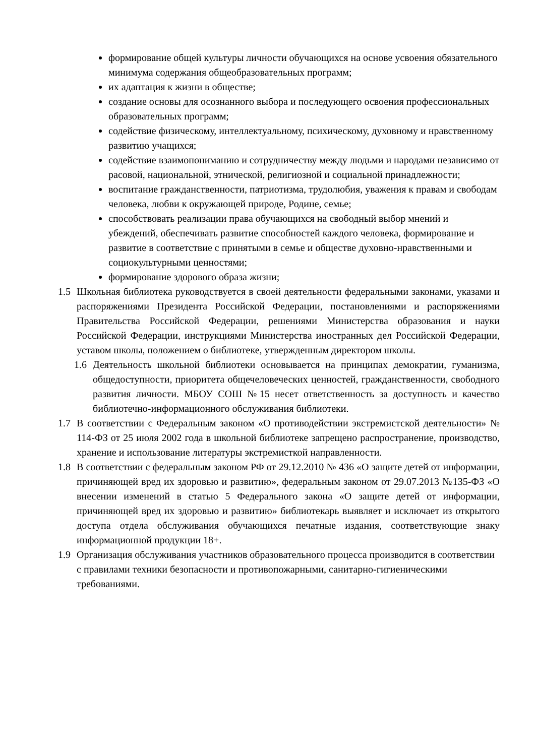формирование общей культуры личности обучающихся на основе усвоения обязательного минимума содержания общеобразовательных программ;
их адаптация к жизни в обществе;
создание основы для осознанного выбора и последующего освоения профессиональных образовательных программ;
содействие физическому, интеллектуальному, психическому, духовному и нравственному развитию учащихся;
содействие взаимопониманию и сотрудничеству между людьми и народами независимо от расовой, национальной, этнической, религиозной и социальной принадлежности;
воспитание гражданственности, патриотизма, трудолюбия, уважения к правам и свободам человека, любви к окружающей природе, Родине, семье;
способствовать реализации права обучающихся на свободный выбор мнений и убеждений, обеспечивать развитие способностей каждого человека, формирование и развитие в соответствие с принятыми в семье и обществе духовно-нравственными и социокультурными ценностями;
формирование здорового образа жизни;
1.5 Школьная библиотека руководствуется в своей деятельности федеральными законами, указами и распоряжениями Президента Российской Федерации, постановлениями и распоряжениями Правительства Российской Федерации, решениями Министерства образования и науки Российской Федерации, инструкциями Министерства иностранных дел Российской Федерации, уставом школы, положением о библиотеке, утвержденным директором школы.
1.6 Деятельность школьной библиотеки основывается на принципах демократии, гуманизма, общедоступности, приоритета общечеловеческих ценностей, гражданственности, свободного развития личности. МБОУ СОШ №15 несет ответственность за доступность и качество библиотечно-информационного обслуживания библиотеки.
1.7 В соответствии с Федеральным законом «О противодействии экстремистской деятельности» № 114-ФЗ от 25 июля 2002 года в школьной библиотеке запрещено распространение, производство, хранение и использование литературы экстремисткой направленности.
1.8 В соответствии с федеральным законом РФ от 29.12.2010 № 436 «О защите детей от информации, причиняющей вред их здоровью и развитию», федеральным законом от 29.07.2013 №135-ФЗ «О внесении изменений в статью 5 Федерального закона «О защите детей от информации, причиняющей вред их здоровью и развитию» библиотекарь выявляет и исключает из открытого доступа отдела обслуживания обучающихся печатные издания, соответствующие знаку информационной продукции 18+.
1.9 Организация обслуживания участников образовательного процесса производится в соответствии с правилами техники безопасности и противопожарными, санитарно-гигиеническими требованиями.